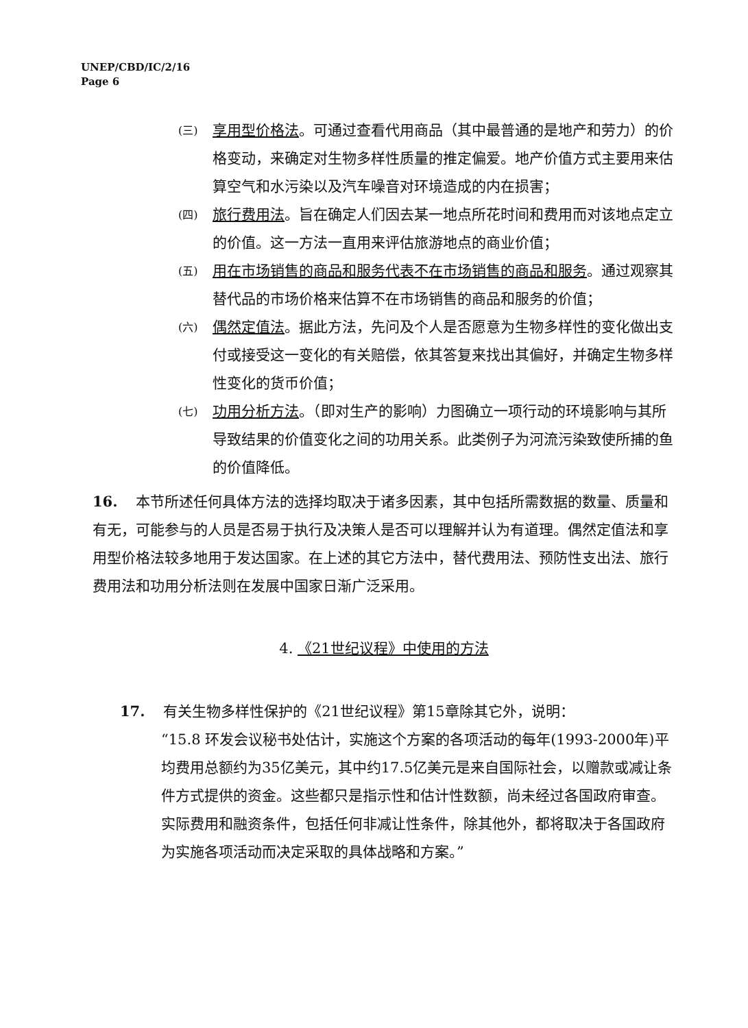UNEP/CBD/IC/2/16
Page 6
(三)
享用型价格法。可通过查看代用商品（其中最普通的是地产和劳力）的价格变动，来确定对生物多样性质量的推定偏爱。地产价值方式主要用来估算空气和水污染以及汽车噪音对环境造成的内在损害；
(四)
旅行费用法。旨在确定人们因去某一地点所花时间和费用而对该地点定立的价值。这一方法一直用来评估旅游地点的商业价值；
(五)
用在市场销售的商品和服务代表不在市场销售的商品和服务。通过观察其替代品的市场价格来估算不在市场销售的商品和服务的价值；
(六)
偶然定值法。据此方法，先问及个人是否愿意为生物多样性的变化做出支付或接受这一变化的有关赔偿，依其答复来找出其偏好，并确定生物多样性变化的货币价值；
(七)
功用分析方法。（即对生产的影响）力图确立一项行动的环境影响与其所导致结果的价值变化之间的功用关系。此类例子为河流污染致使所捕的鱼的价值降低。
16. 本节所述任何具体方法的选择均取决于诸多因素，其中包括所需数据的数量、质量和有无，可能参与的人员是否易于执行及决策人是否可以理解并认为有道理。偶然定值法和享用型价格法较多地用于发达国家。在上述的其它方法中，替代费用法、预防性支出法、旅行费用法和功用分析法则在发展中国家日渐广泛采用。
4. 《21世纪议程》中使用的方法
17. 有关生物多样性保护的《21世纪议程》第15章除其它外，说明：
“15.8 环发会议秘书处估计，实施这个方案的各项活动的每年(1993-2000年)平均费用总额约为35亿美元，其中约17.5亿美元是来自国际社会，以赠款或减让条件方式提供的资金。这些都只是指示性和估计性数额，尚未经过各国政府审查。实际费用和融资条件，包括任何非减让性条件，除其他外，都将取决于各国政府为实施各项活动而决定采取的具体战略和方案。”